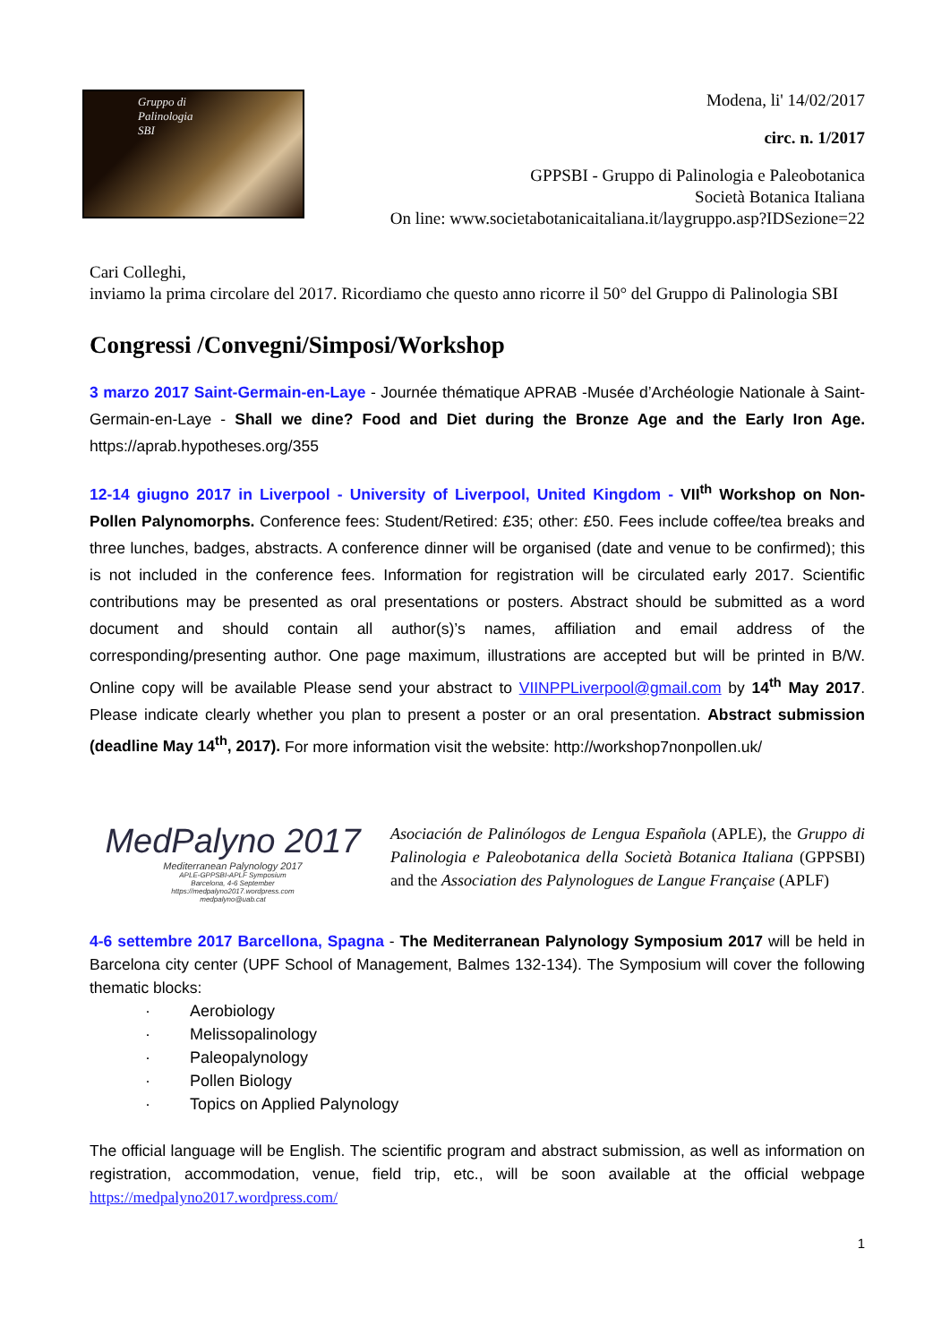Gruppo di
Palinologia
SBI
Modena, li' 14/02/2017
circ. n. 1/2017
GPPSBI - Gruppo di Palinologia e Paleobotanica
Società Botanica Italiana
On line: www.societabotanicaitaliana.it/laygruppo.asp?IDSezione=22
Cari Colleghi,
inviamo la prima circolare del 2017. Ricordiamo che questo anno ricorre il 50° del Gruppo di Palinologia SBI
Congressi /Convegni/Simposi/Workshop
3 marzo 2017 Saint-Germain-en-Laye - Journée thématique APRAB -Musée d’Archéologie Nationale à Saint-Germain-en-Laye - Shall we dine? Food and Diet during the Bronze Age and the Early Iron Age. https://aprab.hypotheses.org/355
12-14 giugno 2017 in Liverpool - University of Liverpool, United Kingdom - VII<sup>th</sup> Workshop on Non-Pollen Palynomorphs. Conference fees: Student/Retired: £35; other: £50. Fees include coffee/tea breaks and three lunches, badges, abstracts. A conference dinner will be organised (date and venue to be confirmed); this is not included in the conference fees. Information for registration will be circulated early 2017. Scientific contributions may be presented as oral presentations or posters. Abstract should be submitted as a word document and should contain all author(s)’s names, affiliation and email address of the corresponding/presenting author. One page maximum, illustrations are accepted but will be printed in B/W. Online copy will be available Please send your abstract to VIINPPLiverpool@gmail.com by 14<sup>th</sup> May 2017. Please indicate clearly whether you plan to present a poster or an oral presentation. Abstract submission (deadline May 14<sup>th</sup>, 2017). For more information visit the website: http://workshop7nonpollen.uk/
MedPalyno 2017
Mediterranean Palynology 2017
APLE-GPPSBI-APLF Symposium
Barcelona, 4-6 September
https://medpalyno2017.wordpress.com
medpalyno@uab.cat
Asociación de Palinólogos de Lengua Española (APLE), the Gruppo di Palinologia e Paleobotanica della Società Botanica Italiana (GPPSBI) and the Association des Palynologues de Langue Française (APLF)
4-6 settembre 2017 Barcellona, Spagna - The Mediterranean Palynology Symposium 2017 will be held in Barcelona city center (UPF School of Management, Balmes 132-134). The Symposium will cover the following thematic blocks:
· Aerobiology
· Melissopalinology
· Paleopalynology
· Pollen Biology
· Topics on Applied Palynology
The official language will be English. The scientific program and abstract submission, as well as information on registration, accommodation, venue, field trip, etc., will be soon available at the official webpage https://medpalyno2017.wordpress.com/
1